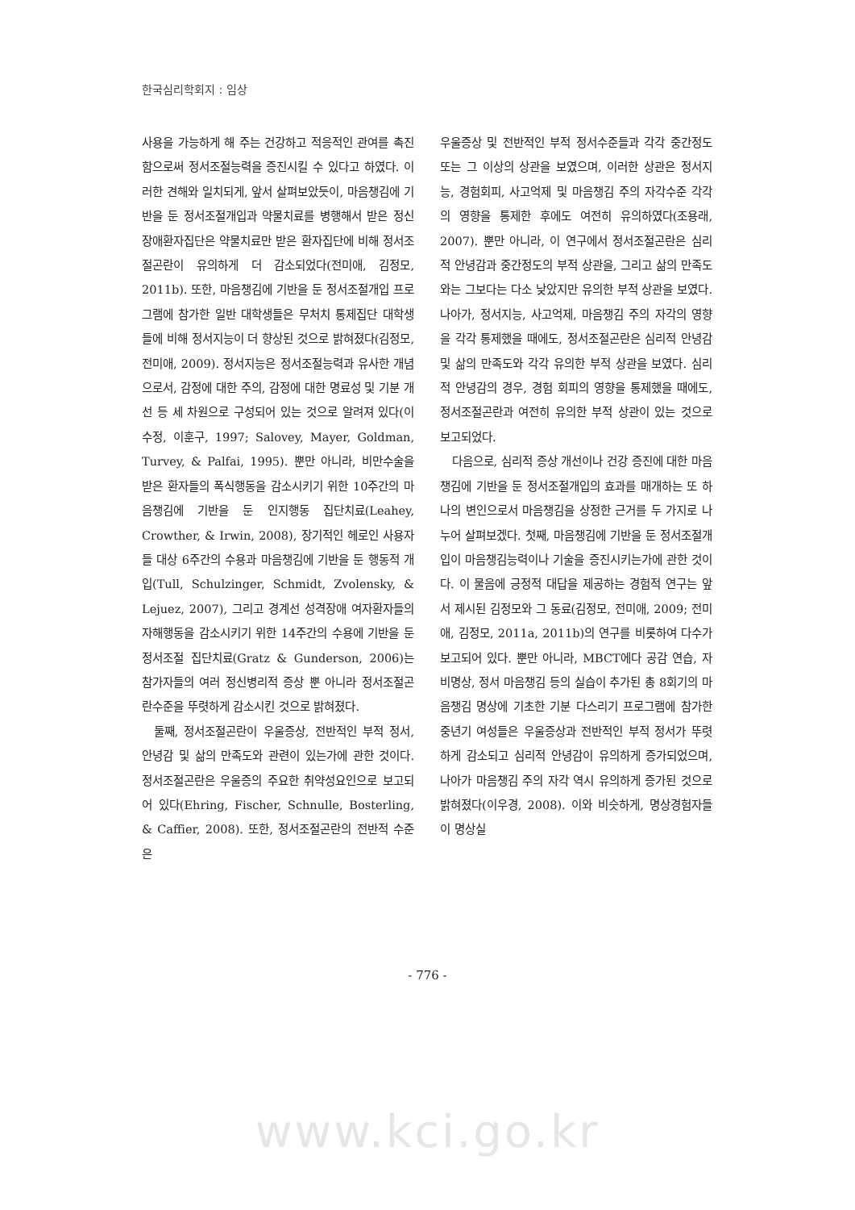한국심리학회지 : 임상
사용을 가능하게 해 주는 건강하고 적응적인 관여를 촉진함으로써 정서조절능력을 증진시킬 수 있다고 하였다. 이러한 견해와 일치되게, 앞서 살펴보았듯이, 마음챙김에 기반을 둔 정서조절개입과 약물치료를 병행해서 받은 정신장애환자집단은 약물치료만 받은 환자집단에 비해 정서조절곤란이 유의하게 더 감소되었다(전미애, 김정모, 2011b). 또한, 마음챙김에 기반을 둔 정서조절개입 프로그램에 참가한 일반 대학생들은 무처치 통제집단 대학생들에 비해 정서지능이 더 향상된 것으로 밝혀졌다(김정모, 전미애, 2009). 정서지능은 정서조절능력과 유사한 개념으로서, 감정에 대한 주의, 감정에 대한 명료성 및 기분 개선 등 세 차원으로 구성되어 있는 것으로 알려져 있다(이수정, 이훈구, 1997; Salovey, Mayer, Goldman, Turvey, & Palfai, 1995). 뿐만 아니라, 비만수술을 받은 환자들의 폭식행동을 감소시키기 위한 10주간의 마음챙김에 기반을 둔 인지행동 집단치료(Leahey, Crowther, & Irwin, 2008), 장기적인 헤로인 사용자들 대상 6주간의 수용과 마음챙김에 기반을 둔 행동적 개입(Tull, Schulzinger, Schmidt, Zvolensky, & Lejuez, 2007), 그리고 경계선 성격장애 여자환자들의 자해행동을 감소시키기 위한 14주간의 수용에 기반을 둔 정서조절 집단치료(Gratz & Gunderson, 2006)는 참가자들의 여러 정신병리적 증상 뿐 아니라 정서조절곤란수준을 뚜렷하게 감소시킨 것으로 밝혀졌다.
둘째, 정서조절곤란이 우울증상, 전반적인 부적 정서, 안녕감 및 삶의 만족도와 관련이 있는가에 관한 것이다. 정서조절곤란은 우울증의 주요한 취약성요인으로 보고되어 있다(Ehring, Fischer, Schnulle, Bosterling, & Caffier, 2008). 또한, 정서조절곤란의 전반적 수준은
우울증상 및 전반적인 부적 정서수준들과 각각 중간정도 또는 그 이상의 상관을 보였으며, 이러한 상관은 정서지능, 경험회피, 사고억제 및 마음챙김 주의 자각수준 각각의 영향을 통제한 후에도 여전히 유의하였다(조용래, 2007). 뿐만 아니라, 이 연구에서 정서조절곤란은 심리적 안녕감과 중간정도의 부적 상관을, 그리고 삶의 만족도와는 그보다는 다소 낮았지만 유의한 부적 상관을 보였다. 나아가, 정서지능, 사고억제, 마음챙김 주의 자각의 영향을 각각 통제했을 때에도, 정서조절곤란은 심리적 안녕감 및 삶의 만족도와 각각 유의한 부적 상관을 보였다. 심리적 안녕감의 경우, 경험 회피의 영향을 통제했을 때에도, 정서조절곤란과 여전히 유의한 부적 상관이 있는 것으로 보고되었다.
다음으로, 심리적 증상 개선이나 건강 증진에 대한 마음챙김에 기반을 둔 정서조절개입의 효과를 매개하는 또 하나의 변인으로서 마음챙김을 상정한 근거를 두 가지로 나누어 살펴보겠다. 첫째, 마음챙김에 기반을 둔 정서조절개입이 마음챙김능력이나 기술을 증진시키는가에 관한 것이다. 이 물음에 긍정적 대답을 제공하는 경험적 연구는 앞서 제시된 김정모와 그 동료(김정모, 전미애, 2009; 전미애, 김정모, 2011a, 2011b)의 연구를 비롯하여 다수가 보고되어 있다. 뿐만 아니라, MBCT에다 공감 연습, 자비명상, 정서 마음챙김 등의 실습이 추가된 총 8회기의 마음챙김 명상에 기초한 기분 다스리기 프로그램에 참가한 중년기 여성들은 우울증상과 전반적인 부적 정서가 뚜렷하게 감소되고 심리적 안녕감이 유의하게 증가되었으며, 나아가 마음챙김 주의 자각 역시 유의하게 증가된 것으로 밝혀졌다(이우경, 2008). 이와 비슷하게, 명상경험자들이 명상실
- 776 -
www.kci.go.kr